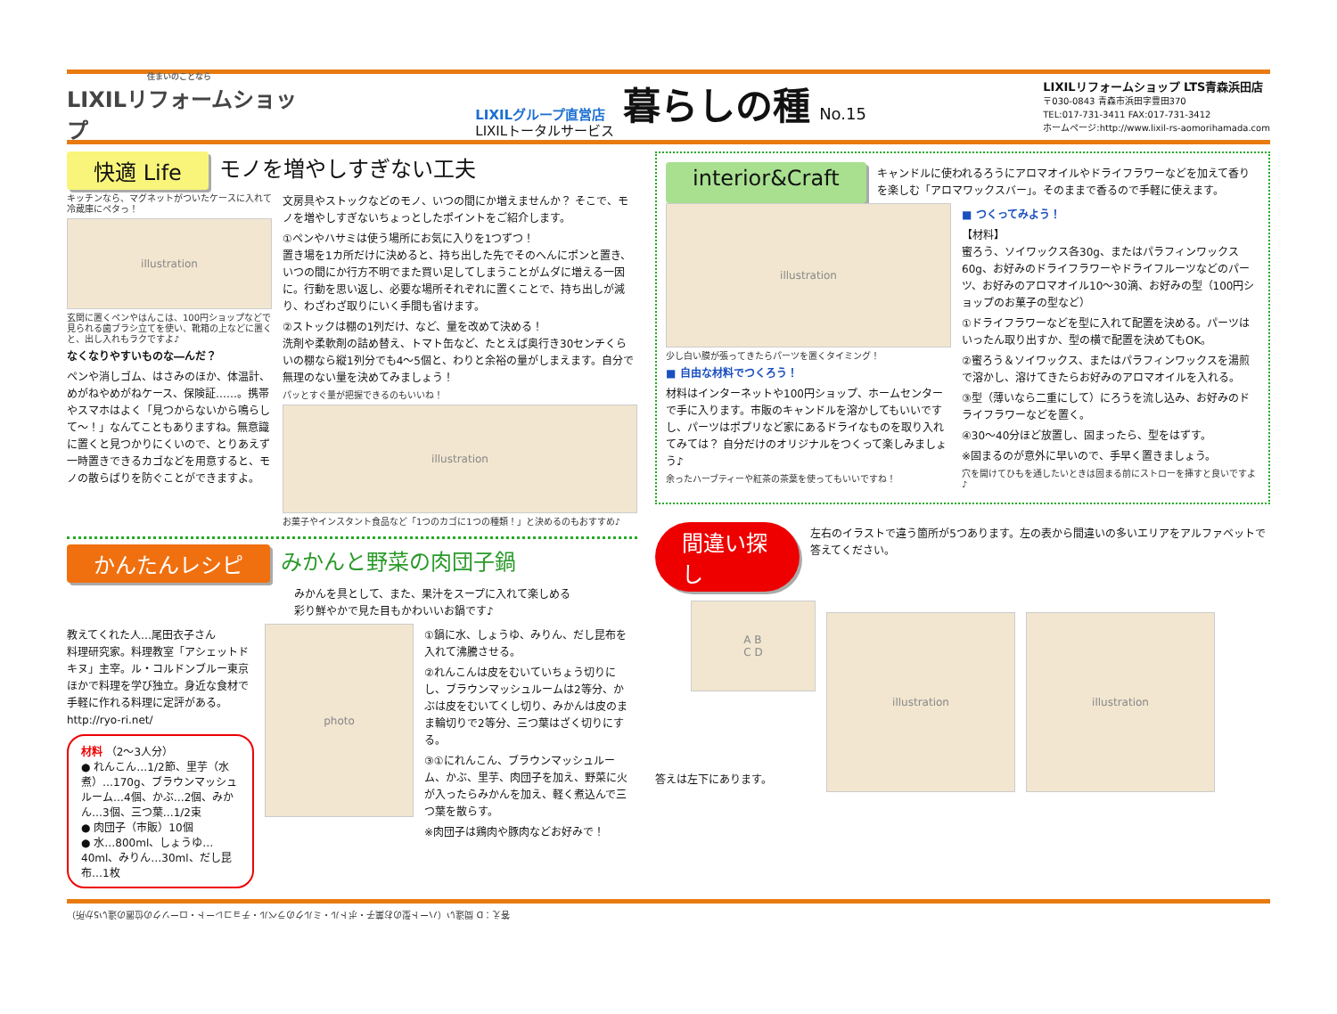住まいのことなら
LIXILリフォームショップ
LIXILグループ直営店
LIXILトータルサービス
暮らしの種
No.15
LIXILリフォームショップ LTS青森浜田店
〒030-0843 青森市浜田字豊田370
TEL:017-731-3411 FAX:017-731-3412
ホームページ:http://www.lixil-rs-aomorihamada.com
快適 Life モノを増やしすぎない工夫
キッチンなら、マグネットがついたケースに入れて冷蔵庫にペタっ！
illustration
玄関に置くペンやはんこは、100円ショップなどで見られる歯ブラシ立てを使い、靴箱の上などに置くと、出し入れもラクですよ♪
なくなりやすいものな―んだ？
ペンや消しゴム、はさみのほか、体温計、めがねやめがねケース、保険証……。携帯やスマホはよく「見つからないから鳴らして～！」なんてこともありますね。無意識に置くと見つかりにくいので、とりあえず一時置きできるカゴなどを用意すると、モノの散らばりを防ぐことができますよ。
文房具やストックなどのモノ、いつの間にか増えませんか？ そこで、モノを増やしすぎないちょっとしたポイントをご紹介します。
①ペンやハサミは使う場所にお気に入りを1つずつ！
置き場を1カ所だけに決めると、持ち出した先でそのへんにポンと置き、いつの間にか行方不明でまた買い足してしまうことがムダに増える一因に。行動を思い返し、必要な場所それぞれに置くことで、持ち出しが減り、わざわざ取りにいく手間も省けます。
②ストックは棚の1列だけ、など、量を改めて決める！
洗剤や柔軟剤の詰め替え、トマト缶など、たとえば奥行き30センチくらいの棚なら縦1列分でも4～5個と、わりと余裕の量がしまえます。自分で無理のない量を決めてみましょう！
パッとすぐ量が把握できるのもいいね！
illustration
お菓子やインスタント食品など「1つのカゴに1つの種類！」と決めるのもおすすめ♪
かんたんレシピ みかんと野菜の肉団子鍋
みかんを具として、また、果汁をスープに入れて楽しめる
彩り鮮やかで見た目もかわいいお鍋です♪
教えてくれた人…尾田衣子さん
料理研究家。料理教室「アシェットドキヌ」主宰。ル・コルドンブルー東京ほかで料理を学び独立。身近な食材で手軽に作れる料理に定評がある。
http://ryo-ri.net/
材料 （2～3人分）
● れんこん…1/2節、里芋（水煮）…170g、ブラウンマッシュルーム…4個、かぶ…2個、みかん…3個、三つ葉…1/2束
● 肉団子（市販）10個
● 水…800ml、しょうゆ…40ml、みりん…30ml、だし昆布…1枚
photo
①鍋に水、しょうゆ、みりん、だし昆布を入れて沸騰させる。
②れんこんは皮をむいていちょう切りにし、ブラウンマッシュルームは2等分、かぶは皮をむいてくし切り、みかんは皮のまま輪切りで2等分、三つ葉はざく切りにする。
③①にれんこん、ブラウンマッシュルーム、かぶ、里芋、肉団子を加え、野菜に火が入ったらみかんを加え、軽く煮込んで三つ葉を散らす。
※肉団子は鶏肉や豚肉などお好みで！
interior&Craft
キャンドルに使われるろうにアロマオイルやドライフラワーなどを加えて香りを楽しむ「アロマワックスバー」。そのままで香るので手軽に使えます。
illustration
少し白い膜が張ってきたらパーツを置くタイミング！
■ 自由な材料でつくろう！
材料はインターネットや100円ショップ、ホームセンターで手に入ります。市販のキャンドルを溶かしてもいいですし、パーツはポプリなど家にあるドライなものを取り入れてみては？ 自分だけのオリジナルをつくって楽しみましょう♪
余ったハーブティーや紅茶の茶葉を使ってもいいですね！
■ つくってみよう！
【材料】
蜜ろう、ソイワックス各30g、またはパラフィンワックス60g、お好みのドライフラワーやドライフルーツなどのパーツ、お好みのアロマオイル10～30滴、お好みの型（100円ショップのお菓子の型など）
①ドライフラワーなどを型に入れて配置を決める。パーツはいったん取り出すか、型の横で配置を決めてもOK。
②蜜ろう＆ソイワックス、またはパラフィンワックスを湯煎で溶かし、溶けてきたらお好みのアロマオイルを入れる。
③型（薄いなら二重にして）にろうを流し込み、お好みのドライフラワーなどを置く。
④30～40分ほど放置し、固まったら、型をはずす。
※固まるのが意外に早いので、手早く置きましょう。
穴を開けてひもを通したいときは固まる前にストローを挿すと良いですよ♪
間違い探し
左右のイラストで違う箇所が5つあります。左の表から間違いの多いエリアをアルファベットで答えてください。
A B
C D
答えは左下にあります。
illustration
illustration
答え：D 間違い（ハート型のお菓子・ボトル・ミルクのラベル・チョコレート・ローソクの位置の違い5か所）